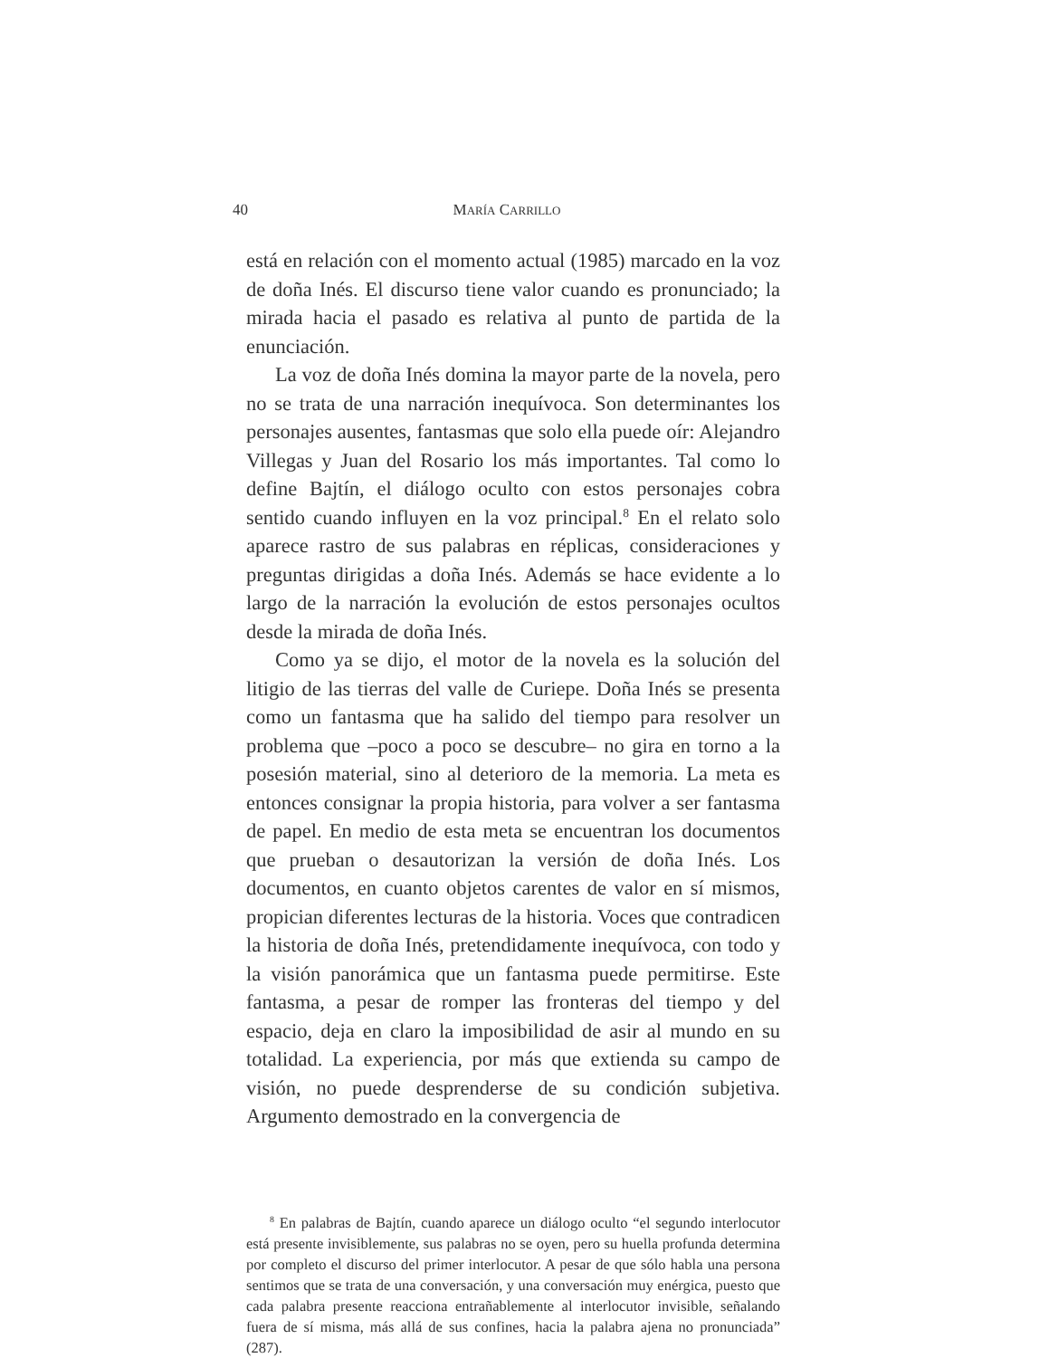40 MARÍA CARRILLO
está en relación con el momento actual (1985) marcado en la voz de doña Inés. El discurso tiene valor cuando es pronunciado; la mirada hacia el pasado es relativa al punto de partida de la enunciación.
La voz de doña Inés domina la mayor parte de la novela, pero no se trata de una narración inequívoca. Son determinantes los personajes ausentes, fantasmas que solo ella puede oír: Alejandro Villegas y Juan del Rosario los más importantes. Tal como lo define Bajtín, el diálogo oculto con estos personajes cobra sentido cuando influyen en la voz principal.<sup>8</sup> En el relato solo aparece rastro de sus palabras en réplicas, consideraciones y preguntas dirigidas a doña Inés. Además se hace evidente a lo largo de la narración la evolución de estos personajes ocultos desde la mirada de doña Inés.
Como ya se dijo, el motor de la novela es la solución del litigio de las tierras del valle de Curiepe. Doña Inés se presenta como un fantasma que ha salido del tiempo para resolver un problema que –poco a poco se descubre– no gira en torno a la posesión material, sino al deterioro de la memoria. La meta es entonces consignar la propia historia, para volver a ser fantasma de papel. En medio de esta meta se encuentran los documentos que prueban o desautorizan la versión de doña Inés. Los documentos, en cuanto objetos carentes de valor en sí mismos, propician diferentes lecturas de la historia. Voces que contradicen la historia de doña Inés, pretendidamente inequívoca, con todo y la visión panorámica que un fantasma puede permitirse. Este fantasma, a pesar de romper las fronteras del tiempo y del espacio, deja en claro la imposibilidad de asir al mundo en su totalidad. La experiencia, por más que extienda su campo de visión, no puede desprenderse de su condición subjetiva. Argumento demostrado en la convergencia de
<sup>8</sup> En palabras de Bajtín, cuando aparece un diálogo oculto “el segundo interlocutor está presente invisiblemente, sus palabras no se oyen, pero su huella profunda determina por completo el discurso del primer interlocutor. A pesar de que sólo habla una persona sentimos que se trata de una conversación, y una conversación muy enérgica, puesto que cada palabra presente reacciona entrañablemente al interlocutor invisible, señalando fuera de sí misma, más allá de sus confines, hacia la palabra ajena no pronunciada” (287).